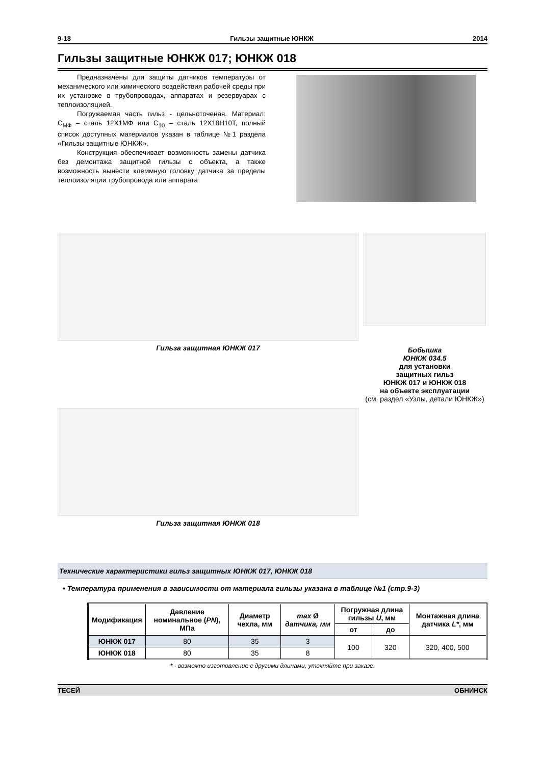9-18 Гильзы защитные ЮНКЖ 2014
Гильзы защитные ЮНКЖ 017; ЮНКЖ 018
Предназначены для защиты датчиков температуры от механического или химического воздействия рабочей среды при их установке в трубопроводах, аппаратах и резервуарах с теплоизоляцией.
Погружаемая часть гильз - цельноточеная. Материал: С<sub>МФ</sub> – сталь 12Х1МФ или С<sub>10</sub> – сталь 12Х18Н10Т, полный список доступных материалов указан в таблице №1 раздела «Гильзы защитные ЮНКЖ».
Конструкция обеспечивает возможность замены датчика без демонтажа защитной гильзы с объекта, а также возможность вынести клеммную головку датчика за пределы теплоизоляции трубопровода или аппарата
Гильза защитная ЮНКЖ 017
Гильза защитная ЮНКЖ 018
Бобышка
ЮНКЖ 034.5
для установки
защитных гильз
ЮНКЖ 017 и ЮНКЖ 018
на объекте эксплуатации
(см. раздел «Узлы, детали ЮНКЖ»)
Технические характеристики гильз защитных ЮНКЖ 017, ЮНКЖ 018
• Температура применения в зависимости от материала гильзы указана в таблице №1 (стр.9-3)
| Модификация | Давление номинальное ( PN ), МПа | Диаметр чехла, мм | max Ø датчика, мм | Погружная длина гильзы U , мм | | Монтажная длина датчика L* , мм |
| --- | --- | --- | --- | --- | --- | --- |
| | | | | от | до | |
| ЮНКЖ 017 | 80 | 35 | 3 | 100 | 320 | 320, 400, 500 |
| ЮНКЖ 018 | 80 | 35 | 8 | | | |
* - возможно изготовление с другими длинами, уточняйте при заказе.
ТЕСЕЙ ОБНИНСК